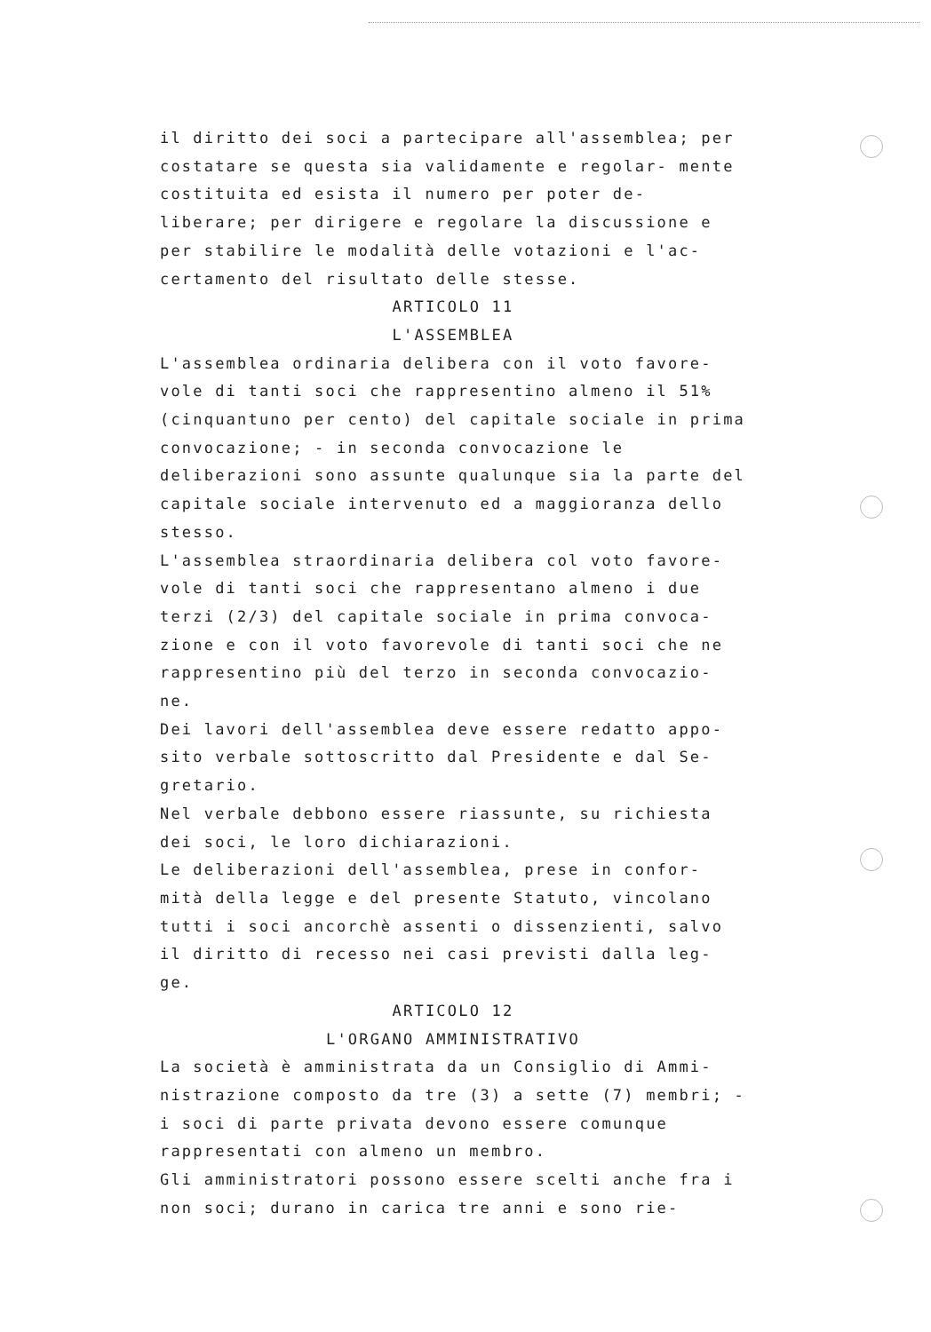il diritto dei soci a partecipare all'assemblea; per costatare se questa sia validamente e regolar- mente costituita ed esista il numero per poter de- liberare; per dirigere e regolare la discussione e per stabilire le modalità delle votazioni e l'ac- certamento del risultato delle stesse.
ARTICOLO 11
L'ASSEMBLEA
L'assemblea ordinaria delibera con il voto favore- vole di tanti soci che rappresentino almeno il 51% (cinquantuno per cento) del capitale sociale in prima convocazione; - in seconda convocazione le deliberazioni sono assunte qualunque sia la parte del capitale sociale intervenuto ed a maggioranza dello stesso.
L'assemblea straordinaria delibera col voto favore- vole di tanti soci che rappresentano almeno i due terzi (2/3) del capitale sociale in prima convoca- zione e con il voto favorevole di tanti soci che ne rappresentino più del terzo in seconda convocazio- ne.
Dei lavori dell'assemblea deve essere redatto appo- sito verbale sottoscritto dal Presidente e dal Se- gretario.
Nel verbale debbono essere riassunte, su richiesta dei soci, le loro dichiarazioni.
Le deliberazioni dell'assemblea, prese in confor- mità della legge e del presente Statuto, vincolano tutti i soci ancorchè assenti o dissenzienti, salvo il diritto di recesso nei casi previsti dalla leg- ge.
ARTICOLO 12
L'ORGANO AMMINISTRATIVO
La società è amministrata da un Consiglio di Ammi- nistrazione composto da tre (3) a sette (7) membri; - i soci di parte privata devono essere comunque rappresentati con almeno un membro.
Gli amministratori possono essere scelti anche fra i non soci; durano in carica tre anni e sono rie-